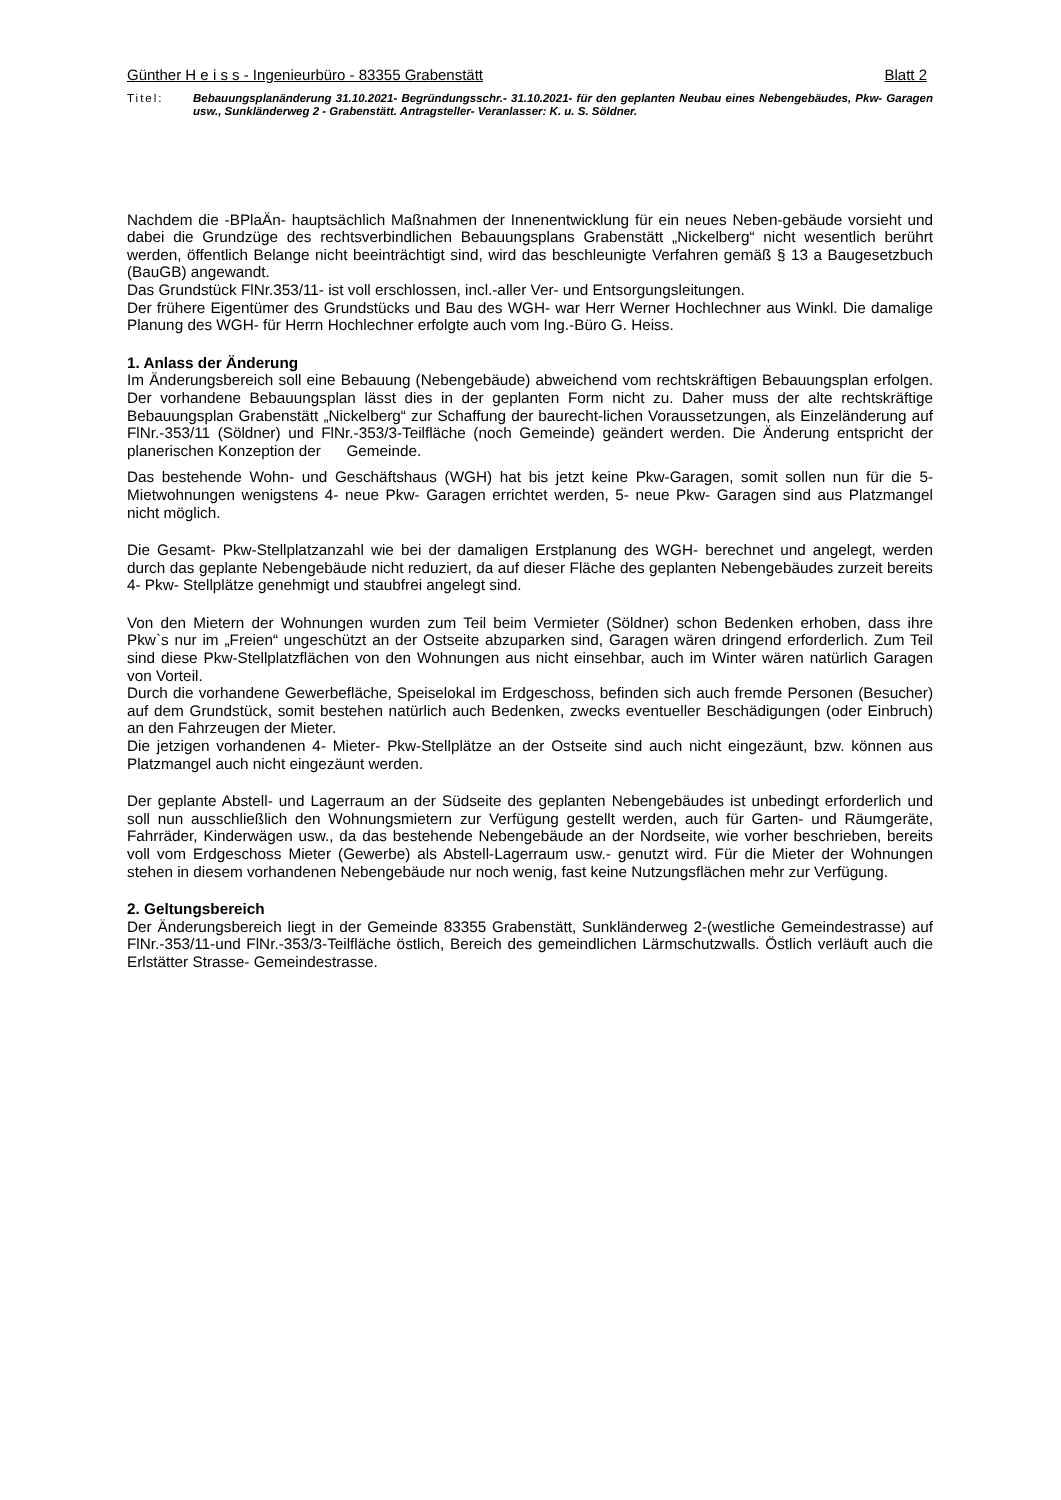Günther H e i s s - Ingenieurbüro - 83355 Grabenstätt Blatt 2
Titel: Bebauungsplanänderung 31.10.2021- Begründungsschr.- 31.10.2021- für den geplanten Neubau eines Nebengebäudes, Pkw- Garagen usw., Sunkländerweg 2 - Grabenstätt. Antragsteller- Veranlasser: K. u. S. Söldner.
Nachdem die -BPlaÄn- hauptsächlich Maßnahmen der Innenentwicklung für ein neues Neben-gebäude vorsieht und dabei die Grundzüge des rechtsverbindlichen Bebauungsplans Grabenstätt „Nickelberg“ nicht wesentlich berührt werden, öffentlich Belange nicht beeinträchtigt sind, wird das beschleunigte Verfahren gemäß § 13 a Baugesetzbuch (BauGB) angewandt.
Das Grundstück FlNr.353/11- ist voll erschlossen, incl.-aller Ver- und Entsorgungsleitungen.
Der frühere Eigentümer des Grundstücks und Bau des WGH- war Herr Werner Hochlechner aus Winkl. Die damalige Planung des WGH- für Herrn Hochlechner erfolgte auch vom Ing.-Büro G. Heiss.
1. Anlass der Änderung
Im Änderungsbereich soll eine Bebauung (Nebengebäude) abweichend vom rechtskräftigen Bebauungsplan erfolgen. Der vorhandene Bebauungsplan lässt dies in der geplanten Form nicht zu. Daher muss der alte rechtskräftige Bebauungsplan Grabenstätt „Nickelberg“ zur Schaffung der baurecht-lichen Voraussetzungen, als Einzeländerung auf FlNr.-353/11 (Söldner) und FlNr.-353/3-Teilfläche (noch Gemeinde) geändert werden. Die Änderung entspricht der planerischen Konzeption der Gemeinde.
Das bestehende Wohn- und Geschäftshaus (WGH) hat bis jetzt keine Pkw-Garagen, somit sollen nun für die 5- Mietwohnungen wenigstens 4- neue Pkw- Garagen errichtet werden, 5- neue Pkw- Garagen sind aus Platzmangel nicht möglich.
Die Gesamt- Pkw-Stellplatzanzahl wie bei der damaligen Erstplanung des WGH- berechnet und angelegt, werden durch das geplante Nebengebäude nicht reduziert, da auf dieser Fläche des geplanten Nebengebäudes zurzeit bereits 4- Pkw- Stellplätze genehmigt und staubfrei angelegt sind.
Von den Mietern der Wohnungen wurden zum Teil beim Vermieter (Söldner) schon Bedenken erhoben, dass ihre Pkw`s nur im „Freien“ ungeschützt an der Ostseite abzuparken sind, Garagen wären dringend erforderlich. Zum Teil sind diese Pkw-Stellplatzflächen von den Wohnungen aus nicht einsehbar, auch im Winter wären natürlich Garagen von Vorteil.
Durch die vorhandene Gewerbefläche, Speiselokal im Erdgeschoss, befinden sich auch fremde Personen (Besucher) auf dem Grundstück, somit bestehen natürlich auch Bedenken, zwecks eventueller Beschädigungen (oder Einbruch) an den Fahrzeugen der Mieter.
Die jetzigen vorhandenen 4- Mieter- Pkw-Stellplätze an der Ostseite sind auch nicht eingezäunt, bzw. können aus Platzmangel auch nicht eingezäunt werden.
Der geplante Abstell- und Lagerraum an der Südseite des geplanten Nebengebäudes ist unbedingt erforderlich und soll nun ausschließlich den Wohnungsmietern zur Verfügung gestellt werden, auch für Garten- und Räumgeräte, Fahrräder, Kinderwägen usw., da das bestehende Nebengebäude an der Nordseite, wie vorher beschrieben, bereits voll vom Erdgeschoss Mieter (Gewerbe) als Abstell-Lagerraum usw.- genutzt wird. Für die Mieter der Wohnungen stehen in diesem vorhandenen Nebengebäude nur noch wenig, fast keine Nutzungsflächen mehr zur Verfügung.
2. Geltungsbereich
Der Änderungsbereich liegt in der Gemeinde 83355 Grabenstätt, Sunkländerweg 2-(westliche Gemeindestrasse) auf FlNr.-353/11-und FlNr.-353/3-Teilfläche östlich, Bereich des gemeindlichen Lärmschutzwalls. Östlich verläuft auch die Erlstätter Strasse- Gemeindestrasse.